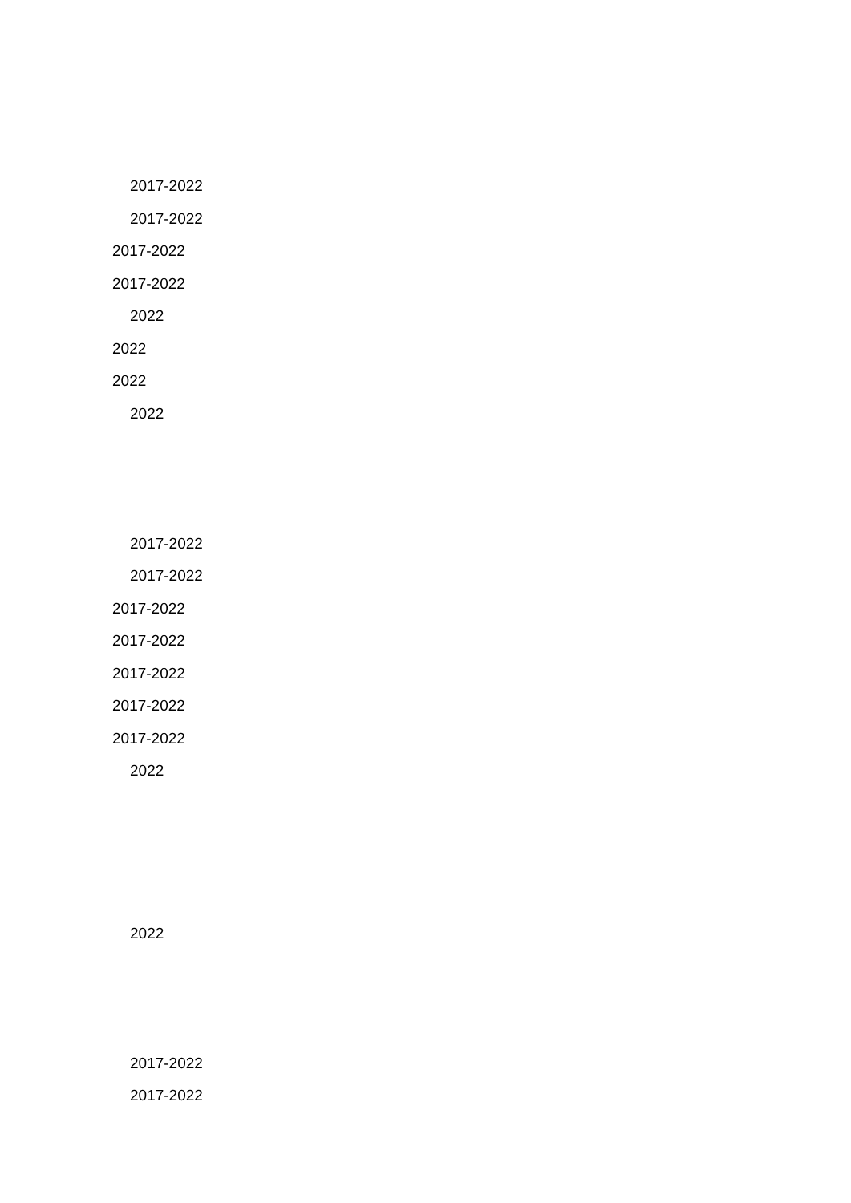2017-2022
2017-2022
2017-2022
2017-2022
2022
2022
2022
2022
2017-2022
2017-2022
2017-2022
2017-2022
2017-2022
2017-2022
2017-2022
2022
2022
2017-2022
2017-2022